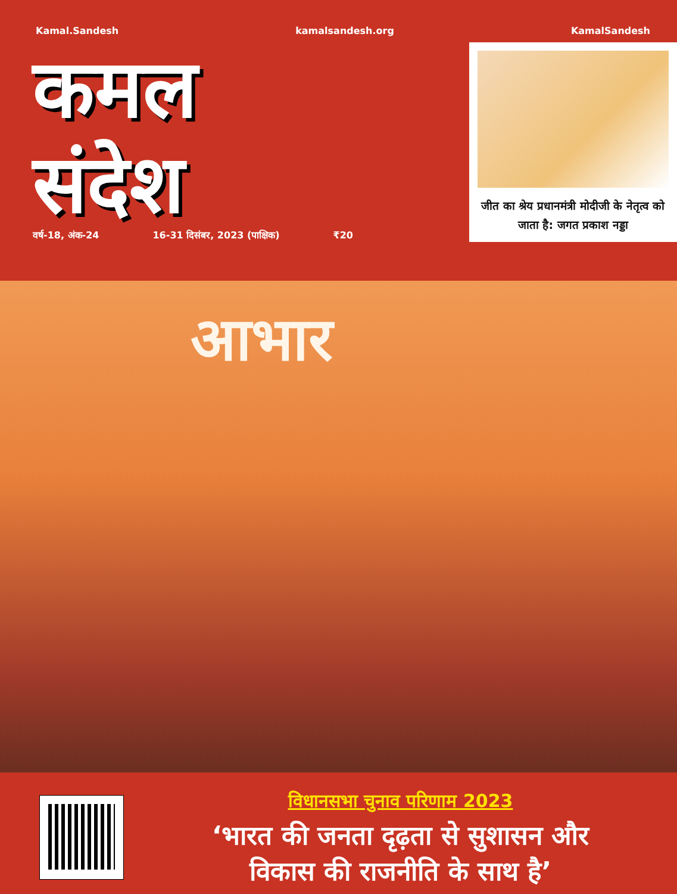Kamal.Sandesh kamalsandesh.org KamalSandesh
कमल
संदेश
वर्ष-18, अंक-24 16-31 दिसंबर, 2023 (पाक्षिक) ₹20
जीत का श्रेय प्रधानमंत्री मोदीजी के नेतृत्व को जाता है: जगत प्रकाश नड्डा
आभार
विधानसभा चुनाव परिणाम 2023
‘भारत की जनता दृढ़ता से सुशासन और
विकास की राजनीति के साथ है’